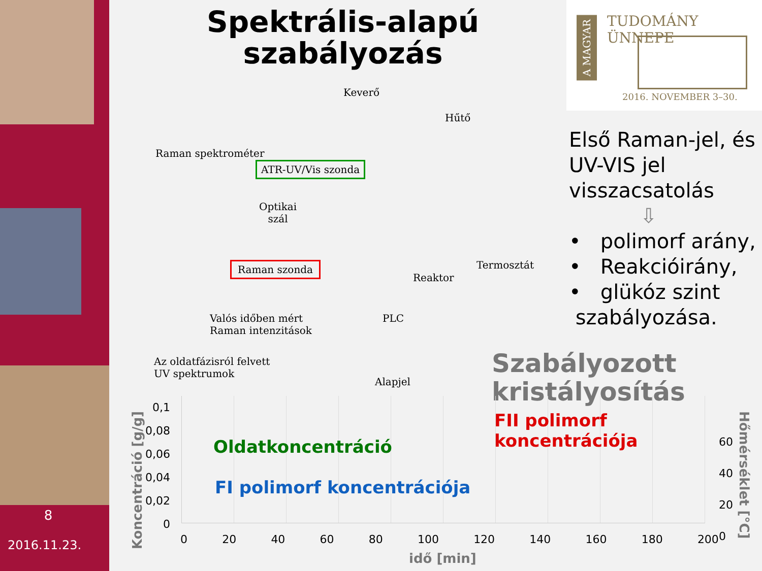8
2016.11.23.
Spektrális-alapú szabályozás
TUDOMÁNY ÜNNEPE
A MAGYAR
2016. NOVEMBER 3–30.
Első Raman-jel, és UV-VIS jel visszacsatolás
⇩
• polimorf arány,
• Reakcióirány,
• glükóz szint
szabályozása.
Keverő
Hűtő
Raman spektrométer
ATR-UV/Vis szonda
Optikai
szál
Raman szonda Termosztát
Reaktor
Valós időben mért
Raman intenzitások
PLC
Az oldatfázisról felvett
UV spektrumok
Alapjel
Szabályozott
kristályosítás
Koncentráció [g/g]
0,1
0,08
0,06
0,04
0,02
0
Oldatkoncentráció
FI polimorf koncentrációja
FII polimorf koncentrációja
0 20 40 60 80 100 120 140 160 180 200
60
40
20
0
Hőmérséklet [°C]
idő [min]